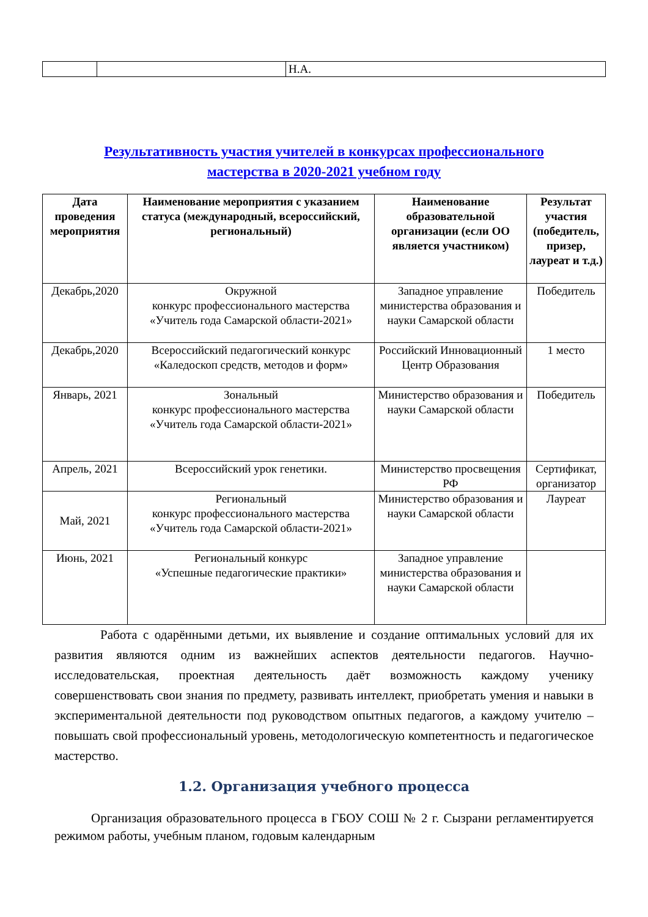| | | Н.А. |
Результативность участия учителей в конкурсах профессионального
мастерства в 2020-2021 учебном году
| Дата проведения мероприятия | Наименование мероприятия с указанием статуса (международный, всероссийский, региональный) | Наименование образовательной организации (если ОО является участником) | Результат участия (победитель, призер, лауреат и т.д.) |
| --- | --- | --- | --- |
| Декабрь,2020 | Окружной конкурс профессионального мастерства «Учитель года Самарской области-2021» | Западное управление министерства образования и науки Самарской области | Победитель |
| Декабрь,2020 | Всероссийский педагогический конкурс «Каледоскоп средств, методов и форм» | Российский Инновационный Центр Образования | 1 место |
| Январь, 2021 | Зональный конкурс профессионального мастерства «Учитель года Самарской области-2021» | Министерство образования и науки Самарской области | Победитель |
| Апрель, 2021 | Всероссийский урок генетики. | Министерство просвещения РФ | Сертификат, организатор |
| Май, 2021 | Региональный конкурс профессионального мастерства «Учитель года Самарской области-2021» | Министерство образования и науки Самарской области | Лауреат |
| Июнь, 2021 | Региональный конкурс «Успешные педагогические практики» | Западное управление министерства образования и науки Самарской области | |
Работа с одарёнными детьми, их выявление и создание оптимальных условий для их развития являются одним из важнейших аспектов деятельности педагогов. Научно-исследовательская, проектная деятельность даёт возможность каждому ученику совершенствовать свои знания по предмету, развивать интеллект, приобретать умения и навыки в экспериментальной деятельности под руководством опытных педагогов, а каждому учителю – повышать свой профессиональный уровень, методологическую компетентность и педагогическое мастерство.
1.2. Организация учебного процесса
Организация образовательного процесса в ГБОУ СОШ № 2 г. Сызрани регламентируется режимом работы, учебным планом, годовым календарным